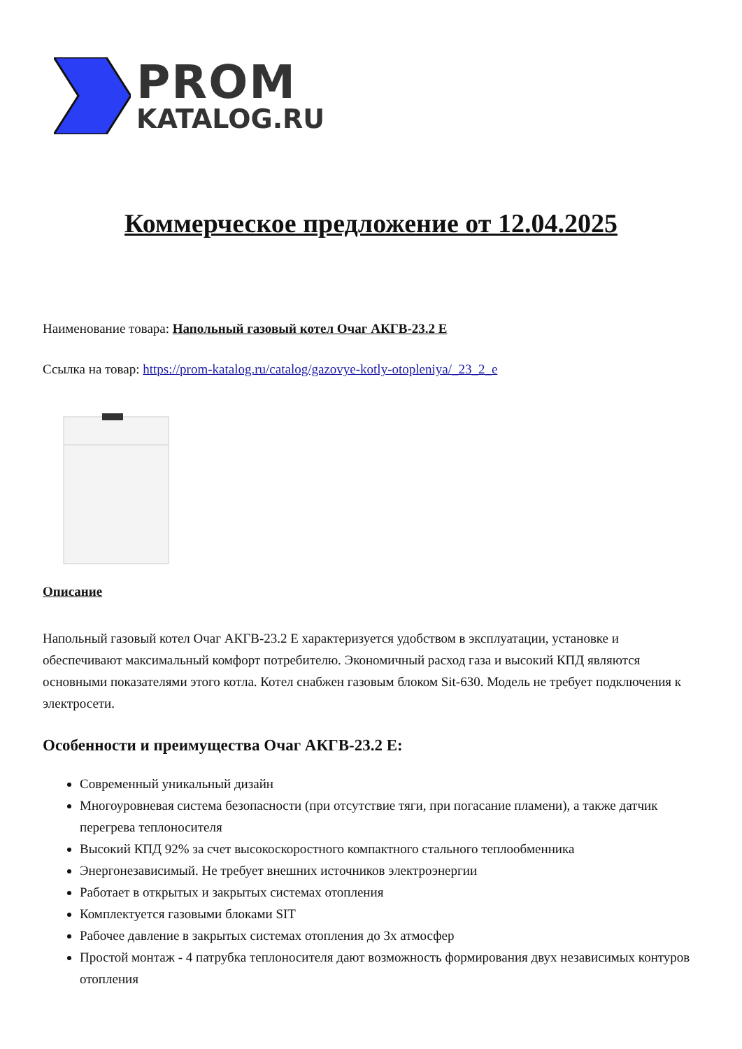PROM
KATALOG.RU
Коммерческое предложение от 12.04.2025
Наименование товара: Напольный газовый котел Очаг АКГВ-23.2 Е
Ссылка на товар: https://prom-katalog.ru/catalog/gazovye-kotly-otopleniya/_23_2_e
Описание
Напольный газовый котел Очаг АКГВ-23.2 Е характеризуется удобством в эксплуатации, установке и обеспечивают максимальный комфорт потребителю. Экономичный расход газа и высокий КПД являются основными показателями этого котла. Котел снабжен газовым блоком Sit-630. Модель не требует подключения к электросети.
Особенности и преимущества Очаг АКГВ-23.2 Е:
Современный уникальный дизайн
Многоуровневая система безопасности (при отсутствие тяги, при погасание пламени), а также датчик перегрева теплоносителя
Высокий КПД 92% за счет высокоскоростного компактного стального теплообменника
Энергонезависимый. Не требует внешних источников электроэнергии
Работает в открытых и закрытых системах отопления
Комплектуется газовыми блоками SIT
Рабочее давление в закрытых системах отопления до 3х атмосфер
Простой монтаж - 4 патрубка теплоносителя дают возможность формирования двух независимых контуров отопления